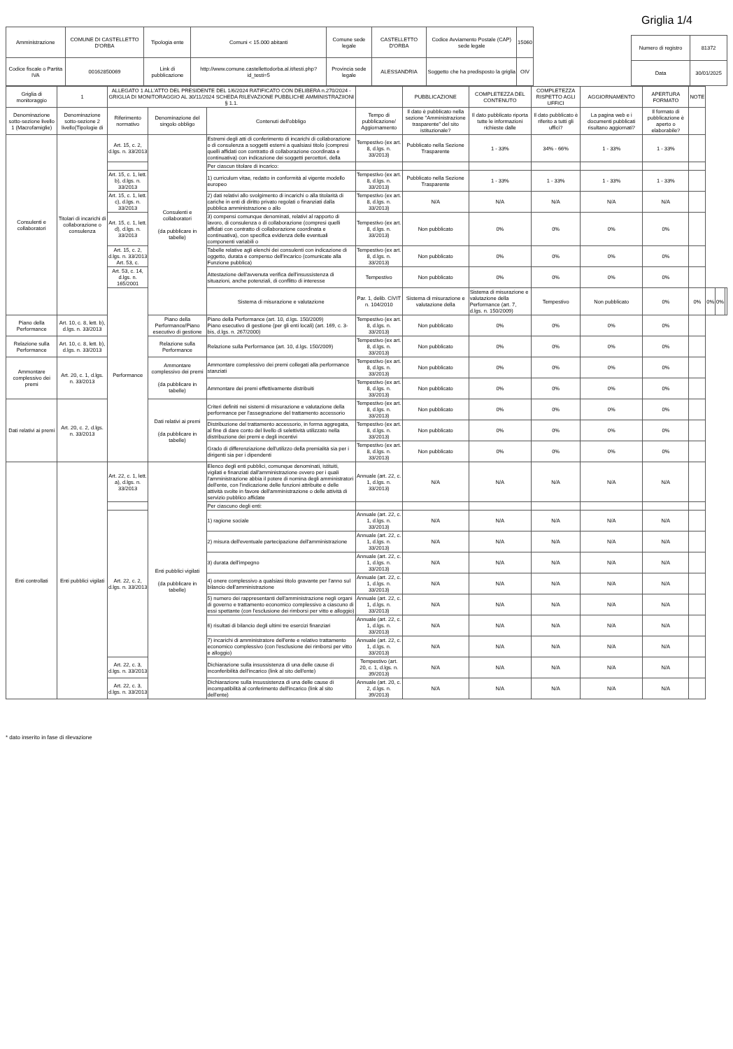Griglia 1/4
| Amministrazione | COMUNE DI CASTELLETTO D'ORBA | Tipologia ente | Comuni < 15.000 abitanti | Comune sede legale | CASTELLETTO D'ORBA | Codice Avviamento Postale (CAP) sede legale | 15060 |
| Codice fiscale o Partita IVA | 00162850069 | Link di pubblicazione | http://www.comune.castellettodorba.al.it/testi.php?id_testi=5 | Provincia sede legale | ALESSANDRIA | Soggetto che ha predisposto la griglia | OIV |
| Numero di registro | 81372 |
| Data | 30/01/2025 |
| Griglia di monitoraggio | 1 | ALLEGATO 1 ALL'ATTO DEL PRESIDENTE DEL 1/6/2024 RATIFICATO CON DELIBERA n.270/2024 - GRIGLIA DI MONITORAGGIO AL 30/11/2024 SCHEDA RILEVAZIONE PUBBLICHE AMMINISTRAZIIONI § 1.1. | | | | PUBBLICAZIONE | COMPLETEZZA DEL CONTENUTO | COMPLETEZZA RISPETTO AGLI UFFICI | AGGIORNAMENTO | APERTURA FORMATO | NOTE | | | |
| Denominazione sotto-sezione livello 1 (Macrofamiglie) | Denominazione sotto-sezione 2 livello(Tipologie di | Riferimento normativo | Denominazione del singolo obbligo | Contenuti dell'obbligo | Tempo di pubblicazione/ Aggiornamento | Il dato è pubblicato nella sezione "Amministrazione trasparente" del sito istituzionale? | Il dato pubblicato riporta tutte le informazioni richieste dalle | Il dato pubblicato è riferito a tutti gli uffici? | La pagina web e i documenti pubblicati risultano aggiornati? | Il formato di pubblicazione è aperto o elaborabile? | | | | |
| Consulenti e collaboratori | Titolari di incarichi di collaborazione o consulenza | Art. 15, c. 2, d.lgs. n. 33/2013 | Consulenti e collaboratori (da pubblicare in tabelle) | Estremi degli atti di conferimento di incarichi di collaborazione o di consulenza a soggetti esterni a qualsiasi titolo (compresi quelli affidati con contratto di collaborazione coordinata e continuativa) con indicazione dei soggetti percettori, della | Tempestivo (ex art. 8, d.lgs. n. 33/2013) | Pubblicato nella Sezione Trasparente | 1 - 33% | 34% - 66% | 1 - 33% | 1 - 33% | | | | |
| | | | | Per ciascun titolare di incarico: | | | | | | | | | | |
| | | Art. 15, c. 1, lett. b), d.lgs. n. 33/2013 | | 1) curriculum vitae, redatto in conformità al vigente modello europeo | Tempestivo (ex art. 8, d.lgs. n. 33/2013) | Pubblicato nella Sezione Trasparente | 1 - 33% | 1 - 33% | 1 - 33% | 1 - 33% | | | | |
| | | Art. 15, c. 1, lett. c), d.lgs. n. 33/2013 | | 2) dati relativi allo svolgimento di incarichi o alla titolarità di cariche in enti di diritto privato regolati o finanziati dalla pubblica amministrazione o allo | Tempestivo (ex art. 8, d.lgs. n. 33/2013) | N/A | N/A | N/A | N/A | N/A | | | | |
| | | Art. 15, c. 1, lett. d), d.lgs. n. 33/2013 | | 3) compensi comunque denominati, relativi al rapporto di lavoro, di consulenza o di collaborazione (compresi quelli affidati con contratto di collaborazione coordinata e continuativa), con specifica evidenza delle eventuali componenti variabili o | Tempestivo (ex art. 8, d.lgs. n. 33/2013) | Non pubblicato | 0% | 0% | 0% | 0% | | | | |
| | | Art. 15, c. 2, d.lgs. n. 33/2013 Art. 53, c. | | Tabelle relative agli elenchi dei consulenti con indicazione di oggetto, durata e compenso dell'incarico (comunicate alla Funzione pubblica) | Tempestivo (ex art. 8, d.lgs. n. 33/2013) | Non pubblicato | 0% | 0% | 0% | 0% | | | | |
| | | Art. 53, c. 14, d.lgs. n. 165/2001 | | Attestazione dell'avvenuta verifica dell'insussistenza di situazioni, anche potenziali, di conflitto di interesse | Tempestivo | Non pubblicato | 0% | 0% | 0% | 0% | | | | |
| | | Performance | | Sistema di misurazione e valutazione | Par. 1, delib. CiVIT n. 104/2010 | Sistema di misurazione e valutazione della | Sistema di misurazione e valutazione della Performance (art. 7, d.lgs. n. 150/2009) | Tempestivo | Non pubblicato | 0% | 0% | 0% | 0% | |
| Piano della Performance | Art. 10, c. 8, lett. b), d.lgs. n. 33/2013 | | Piano della Performance/Piano esecutivo di gestione | Piano della Performance (art. 10, d.lgs. 150/2009) Piano esecutivo di gestione (per gli enti locali) (art. 169, c. 3-bis, d.lgs. n. 267/2000) | Tempestivo (ex art. 8, d.lgs. n. 33/2013) | Non pubblicato | 0% | 0% | 0% | 0% | | | | |
| Relazione sulla Performance | Art. 10, c. 8, lett. b), d.lgs. n. 33/2013 | | Relazione sulla Performance | Relazione sulla Performance (art. 10, d.lgs. 150/2009) | Tempestivo (ex art. 8, d.lgs. n. 33/2013) | Non pubblicato | 0% | 0% | 0% | 0% | | | | |
| Ammontare complessivo dei premi | Art. 20, c. 1, d.lgs. n. 33/2013 | | Ammontare complessivo dei premi (da pubblicare in tabelle) | Ammontare complessivo dei premi collegati alla performance stanziati | Tempestivo (ex art. 8, d.lgs. n. 33/2013) | Non pubblicato | 0% | 0% | 0% | 0% | | | | |
| | | | | Ammontare dei premi effettivamente distribuiti | Tempestivo (ex art. 8, d.lgs. n. 33/2013) | Non pubblicato | 0% | 0% | 0% | 0% | | | | |
| Dati relativi ai premi | Art. 20, c. 2, d.lgs. n. 33/2013 | | Dati relativi ai premi (da pubblicare in tabelle) | Criteri definiti nei sistemi di misurazione e valutazione della performance per l'assegnazione del trattamento accessorio | Tempestivo (ex art. 8, d.lgs. n. 33/2013) | Non pubblicato | 0% | 0% | 0% | 0% | | | | |
| | | | | Distribuzione del trattamento accessorio, in forma aggregata, al fine di dare conto del livello di selettività utilizzato nella distribuzione dei premi e degli incentivi | Tempestivo (ex art. 8, d.lgs. n. 33/2013) | Non pubblicato | 0% | 0% | 0% | 0% | | | | |
| | | | | Grado di differenziazione dell'utilizzo della premialità sia per i dirigenti sia per i dipendenti | Tempestivo (ex art. 8, d.lgs. n. 33/2013) | Non pubblicato | 0% | 0% | 0% | 0% | | | | |
| Enti controllati | Enti pubblici vigilati | Art. 22, c. 1, lett. a), d.lgs. n. 33/2013 | Enti pubblici vigilati (da pubblicare in tabelle) | Elenco degli enti pubblici, comunque denominati, istituiti, vigilati e finanziati dall'amministrazione ovvero per i quali l'amministrazione abbia il potere di nomina degli amministratori dell'ente, con l'indicazione delle funzioni attribuite e delle attività svolte in favore dell'amministrazione o delle attività di servizio pubblico affidate | Annuale (art. 22, c. 1, d.lgs. n. 33/2013) | N/A | N/A | N/A | N/A | N/A | | | | |
| | | | | Per ciascuno degli enti: | | | | | | | | | | |
| | | Art. 22, c. 2, d.lgs. n. 33/2013 | | 1) ragione sociale | Annuale (art. 22, c. 1, d.lgs. n. 33/2013) | N/A | N/A | N/A | N/A | N/A | | | | |
| | | | | 2) misura dell'eventuale partecipazione dell'amministrazione | Annuale (art. 22, c. 1, d.lgs. n. 33/2013) | N/A | N/A | N/A | N/A | N/A | | | | |
| | | | | 3) durata dell'impegno | Annuale (art. 22, c. 1, d.lgs. n. 33/2013) | N/A | N/A | N/A | N/A | N/A | | | | |
| | | | | 4) onere complessivo a qualsiasi titolo gravante per l'anno sul bilancio dell'amministrazione | Annuale (art. 22, c. 1, d.lgs. n. 33/2013) | N/A | N/A | N/A | N/A | N/A | | | | |
| | | | | 5) numero dei rappresentanti dell'amministrazione negli organi di governo e trattamento economico complessivo a ciascuno di essi spettante (con l'esclusione dei rimborsi per vitto e alloggio) | Annuale (art. 22, c. 1, d.lgs. n. 33/2013) | N/A | N/A | N/A | N/A | N/A | | | | |
| | | | | 6) risultati di bilancio degli ultimi tre esercizi finanziari | Annuale (art. 22, c. 1, d.lgs. n. 33/2013) | N/A | N/A | N/A | N/A | N/A | | | | |
| | | | | 7) incarichi di amministratore dell'ente e relativo trattamento economico complessivo (con l'esclusione dei rimborsi per vitto e alloggio) | Annuale (art. 22, c. 1, d.lgs. n. 33/2013) | N/A | N/A | N/A | N/A | N/A | | | | |
| | | Art. 22, c. 3, d.lgs. n. 33/2013 | | Dichiarazione sulla insussistenza di una delle cause di inconferibilità dell'incarico (link al sito dell'ente) | Tempestivo (art. 20, c. 1, d.lgs. n. 39/2013) | N/A | N/A | N/A | N/A | N/A | | | | |
| | | Art. 22, c. 3, d.lgs. n. 33/2013 | | Dichiarazione sulla insussistenza di una delle cause di incompatibilità al conferimento dell'incarico (link al sito dell'ente) | Annuale (art. 20, c. 2, d.lgs. n. 39/2013) | N/A | N/A | N/A | N/A | N/A | | | | |
* dato inserito in fase di rilevazione